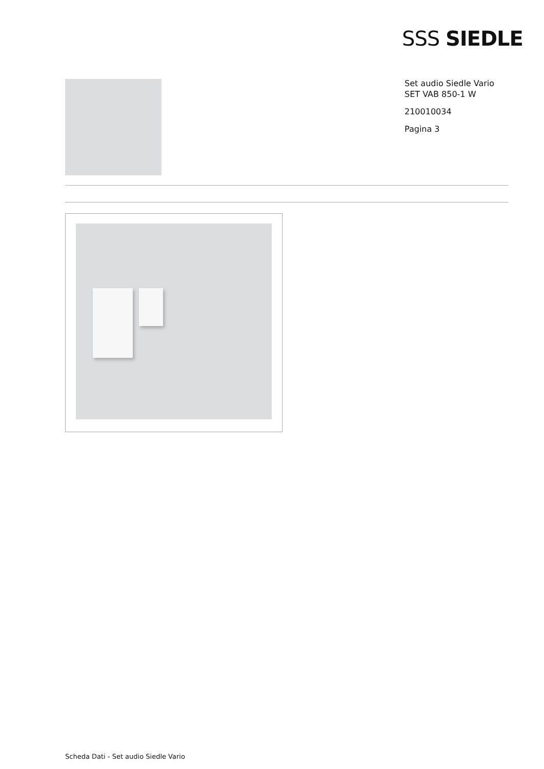SSS SIEDLE
Set audio Siedle Vario
SET VAB 850-1 W
210010034
Pagina 3
Scheda Dati - Set audio Siedle Vario